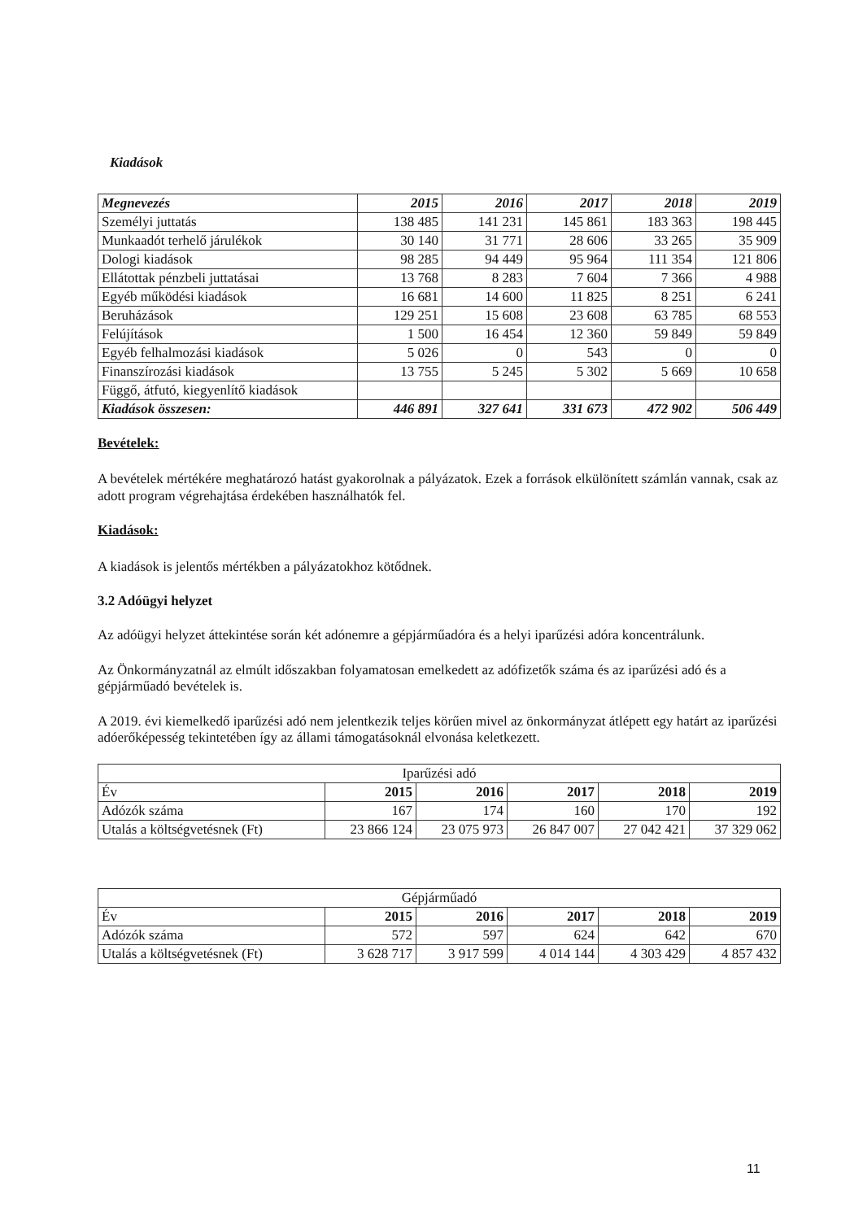Kiadások
| Megnevezés | 2015 | 2016 | 2017 | 2018 | 2019 |
| --- | --- | --- | --- | --- | --- |
| Személyi juttatás | 138 485 | 141 231 | 145 861 | 183 363 | 198 445 |
| Munkaadót terhelő járulékok | 30 140 | 31 771 | 28 606 | 33 265 | 35 909 |
| Dologi kiadások | 98 285 | 94 449 | 95 964 | 111 354 | 121 806 |
| Ellátottak pénzbeli juttatásai | 13 768 | 8 283 | 7 604 | 7 366 | 4 988 |
| Egyéb működési kiadások | 16 681 | 14 600 | 11 825 | 8 251 | 6 241 |
| Beruházások | 129 251 | 15 608 | 23 608 | 63 785 | 68 553 |
| Felújítások | 1 500 | 16 454 | 12 360 | 59 849 | 59 849 |
| Egyéb felhalmozási kiadások | 5 026 | 0 | 543 | 0 | 0 |
| Finanszírozási kiadások | 13 755 | 5 245 | 5 302 | 5 669 | 10 658 |
| Függő, átfutó, kiegyenlítő kiadások | | | | | |
| Kiadások összesen: | 446 891 | 327 641 | 331 673 | 472 902 | 506 449 |
Bevételek:
A bevételek mértékére meghatározó hatást gyakorolnak a pályázatok. Ezek a források elkülönített számlán vannak, csak az adott program végrehajtása érdekében használhatók fel.
Kiadások:
A kiadások is jelentős mértékben a pályázatokhoz kötődnek.
3.2 Adóügyi helyzet
Az adóügyi helyzet áttekintése során két adónemre a gépjárműadóra és a helyi iparűzési adóra koncentrálunk.
Az Önkormányzatnál az elmúlt időszakban folyamatosan emelkedett az adófizetők száma és az iparűzési adó és a gépjárműadó bevételek is.
A 2019. évi kiemelkedő iparűzési adó nem jelentkezik teljes körűen mivel az önkormányzat átlépett egy határt az iparűzési adóerőképesség tekintetében így az állami támogatásoknál elvonása keletkezett.
| Iparűzési adó | | | | | |
| --- | --- | --- | --- | --- | --- |
| Év | 2015 | 2016 | 2017 | 2018 | 2019 |
| Adózók száma | 167 | 174 | 160 | 170 | 192 |
| Utalás a költségvetésnek (Ft) | 23 866 124 | 23 075 973 | 26 847 007 | 27 042 421 | 37 329 062 |
| Gépjárműadó | | | | | |
| --- | --- | --- | --- | --- | --- |
| Év | 2015 | 2016 | 2017 | 2018 | 2019 |
| Adózók száma | 572 | 597 | 624 | 642 | 670 |
| Utalás a költségvetésnek (Ft) | 3 628 717 | 3 917 599 | 4 014 144 | 4 303 429 | 4 857 432 |
11